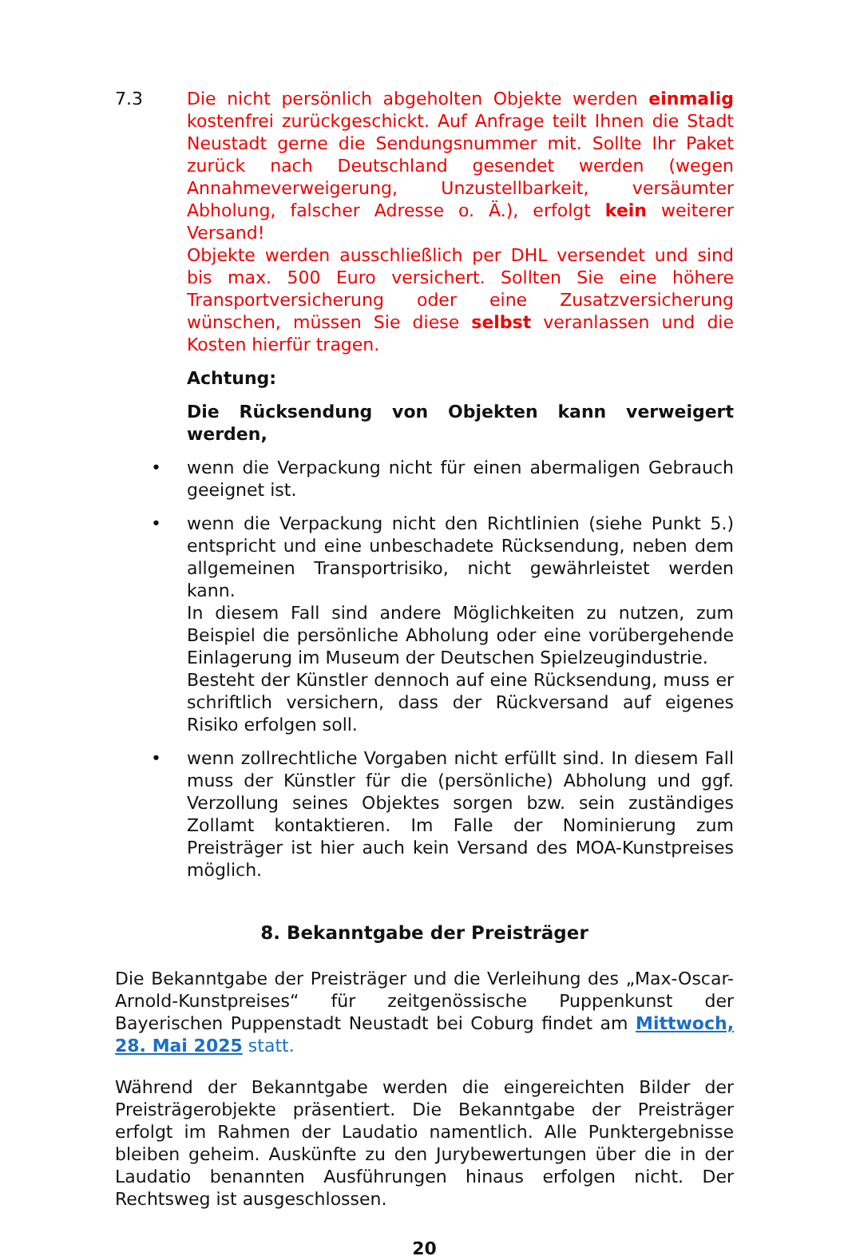7.3 Die nicht persönlich abgeholten Objekte werden einmalig kostenfrei zurückgeschickt. Auf Anfrage teilt Ihnen die Stadt Neustadt gerne die Sendungsnummer mit. Sollte Ihr Paket zurück nach Deutschland gesendet werden (wegen Annahmeverweigerung, Unzustellbarkeit, versäumter Abholung, falscher Adresse o. Ä.), erfolgt kein weiterer Versand!
Objekte werden ausschließlich per DHL versendet und sind bis max. 500 Euro versichert. Sollten Sie eine höhere Transportversicherung oder eine Zusatzversicherung wünschen, müssen Sie diese selbst veranlassen und die Kosten hierfür tragen.
Achtung:
Die Rücksendung von Objekten kann verweigert werden,
• wenn die Verpackung nicht für einen abermaligen Gebrauch geeignet ist.
• wenn die Verpackung nicht den Richtlinien (siehe Punkt 5.) entspricht und eine unbeschadete Rücksendung, neben dem allgemeinen Transportrisiko, nicht gewährleistet werden kann.
In diesem Fall sind andere Möglichkeiten zu nutzen, zum Beispiel die persönliche Abholung oder eine vorübergehende Einlagerung im Museum der Deutschen Spielzeugindustrie.
Besteht der Künstler dennoch auf eine Rücksendung, muss er schriftlich versichern, dass der Rückversand auf eigenes Risiko erfolgen soll.
• wenn zollrechtliche Vorgaben nicht erfüllt sind. In diesem Fall muss der Künstler für die (persönliche) Abholung und ggf. Verzollung seines Objektes sorgen bzw. sein zuständiges Zollamt kontaktieren. Im Falle der Nominierung zum Preisträger ist hier auch kein Versand des MOA-Kunstpreises möglich.
8. Bekanntgabe der Preisträger
Die Bekanntgabe der Preisträger und die Verleihung des „Max-Oscar-Arnold-Kunstpreises“ für zeitgenössische Puppenkunst der Bayerischen Puppenstadt Neustadt bei Coburg findet am Mittwoch, 28. Mai 2025 statt.
Während der Bekanntgabe werden die eingereichten Bilder der Preisträgerobjekte präsentiert. Die Bekanntgabe der Preisträger erfolgt im Rahmen der Laudatio namentlich. Alle Punktergebnisse bleiben geheim. Auskünfte zu den Jurybewertungen über die in der Laudatio benannten Ausführungen hinaus erfolgen nicht. Der Rechtsweg ist ausgeschlossen.
20